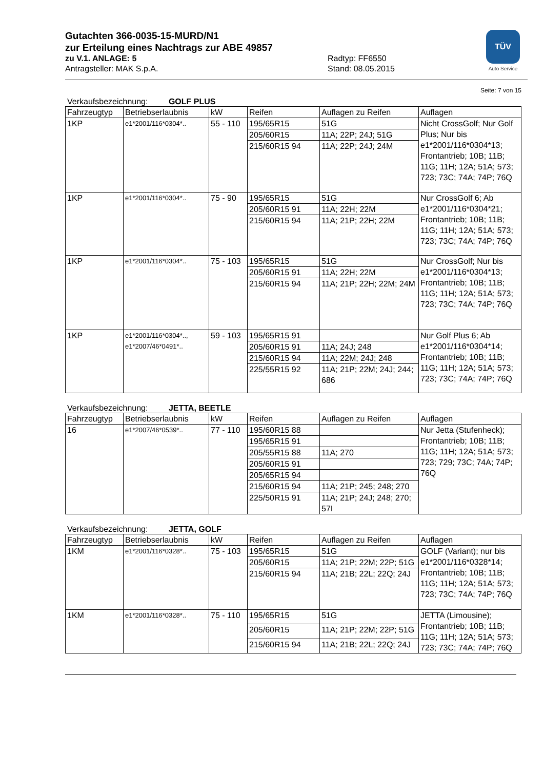TÜV
Auto Service
Gutachten 366-0035-15-MURD/N1
zur Erteilung eines Nachtrags zur ABE 49857
zu V.1. ANLAGE: 5 Radtyp: FF6550
Antragsteller: MAK S.p.A. Stand: 08.05.2015
Seite: 7 von 15
Verkaufsbezeichnung: GOLF PLUS
| Fahrzeugtyp | Betriebserlaubnis | kW | Reifen | Auflagen zu Reifen | Auflagen |
| --- | --- | --- | --- | --- | --- |
| 1KP | e1*2001/116*0304*.. | 55 - 110 | 195/65R15 | 51G | Nicht CrossGolf; Nur Golf Plus; Nur bis e1*2001/116*0304*13; Frontantrieb; 10B; 11B; 11G; 11H; 12A; 51A; 573; 723; 73C; 74A; 74P; 76Q |
| | | | 205/60R15 | 11A; 22P; 24J; 51G | |
| | | | 215/60R15 94 | 11A; 22P; 24J; 24M | |
| 1KP | e1*2001/116*0304*.. | 75 - 90 | 195/65R15 | 51G | Nur CrossGolf 6; Ab e1*2001/116*0304*21; Frontantrieb; 10B; 11B; 11G; 11H; 12A; 51A; 573; 723; 73C; 74A; 74P; 76Q |
| | | | 205/60R15 91 | 11A; 22H; 22M | |
| | | | 215/60R15 94 | 11A; 21P; 22H; 22M | |
| 1KP | e1*2001/116*0304*.. | 75 - 103 | 195/65R15 | 51G | Nur CrossGolf; Nur bis e1*2001/116*0304*13; Frontantrieb; 10B; 11B; 11G; 11H; 12A; 51A; 573; 723; 73C; 74A; 74P; 76Q |
| | | | 205/60R15 91 | 11A; 22H; 22M | |
| | | | 215/60R15 94 | 11A; 21P; 22H; 22M; 24M | |
| 1KP | e1*2001/116*0304*.., e1*2007/46*0491*.. | 59 - 103 | 195/65R15 91 | | Nur Golf Plus 6; Ab e1*2001/116*0304*14; Frontantrieb; 10B; 11B; 11G; 11H; 12A; 51A; 573; 723; 73C; 74A; 74P; 76Q |
| | | | 205/60R15 91 | 11A; 24J; 248 | |
| | | | 215/60R15 94 | 11A; 22M; 24J; 248 | |
| | | | 225/55R15 92 | 11A; 21P; 22M; 24J; 244; 686 | |
Verkaufsbezeichnung: JETTA, BEETLE
| Fahrzeugtyp | Betriebserlaubnis | kW | Reifen | Auflagen zu Reifen | Auflagen |
| --- | --- | --- | --- | --- | --- |
| 16 | e1*2007/46*0539*.. | 77 - 110 | 195/60R15 88 | | Nur Jetta (Stufenheck); Frontantrieb; 10B; 11B; 11G; 11H; 12A; 51A; 573; 723; 729; 73C; 74A; 74P; 76Q |
| | | | 195/65R15 91 | | |
| | | | 205/55R15 88 | 11A; 270 | |
| | | | 205/60R15 91 | | |
| | | | 205/65R15 94 | | |
| | | | 215/60R15 94 | 11A; 21P; 245; 248; 270 | |
| | | | 225/50R15 91 | 11A; 21P; 24J; 248; 270; 57I | |
Verkaufsbezeichnung: JETTA, GOLF
| Fahrzeugtyp | Betriebserlaubnis | kW | Reifen | Auflagen zu Reifen | Auflagen |
| --- | --- | --- | --- | --- | --- |
| 1KM | e1*2001/116*0328*.. | 75 - 103 | 195/65R15 | 51G | GOLF (Variant); nur bis e1*2001/116*0328*14; Frontantrieb; 10B; 11B; 11G; 11H; 12A; 51A; 573; 723; 73C; 74A; 74P; 76Q |
| | | | 205/60R15 | 11A; 21P; 22M; 22P; 51G | |
| | | | 215/60R15 94 | 11A; 21B; 22L; 22Q; 24J | |
| 1KM | e1*2001/116*0328*.. | 75 - 110 | 195/65R15 | 51G | JETTA (Limousine); Frontantrieb; 10B; 11B; 11G; 11H; 12A; 51A; 573; 723; 73C; 74A; 74P; 76Q |
| | | | 205/60R15 | 11A; 21P; 22M; 22P; 51G | |
| | | | 215/60R15 94 | 11A; 21B; 22L; 22Q; 24J | |